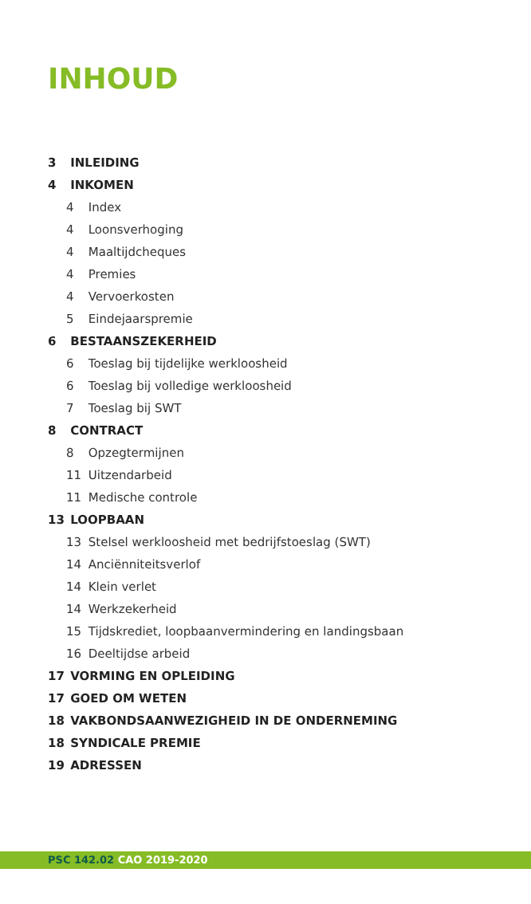INHOUD
3 INLEIDING
4 INKOMEN
4 Index
4 Loonsverhoging
4 Maaltijdcheques
4 Premies
4 Vervoerkosten
5 Eindejaarspremie
6 BESTAANSZEKERHEID
6 Toeslag bij tijdelijke werkloosheid
6 Toeslag bij volledige werkloosheid
7 Toeslag bij SWT
8 CONTRACT
8 Opzegtermijnen
11 Uitzendarbeid
11 Medische controle
13 LOOPBAAN
13 Stelsel werkloosheid met bedrijfstoeslag (SWT)
14 Anciënniteitsverlof
14 Klein verlet
14 Werkzekerheid
15 Tijdskrediet, loopbaanvermindering en landingsbaan
16 Deeltijdse arbeid
17 VORMING EN OPLEIDING
17 GOED OM WETEN
18 VAKBONDSAANWEZIGHEID IN DE ONDERNEMING
18 SYNDICALE PREMIE
19 ADRESSEN
PSC 142.02 CAO 2019-2020